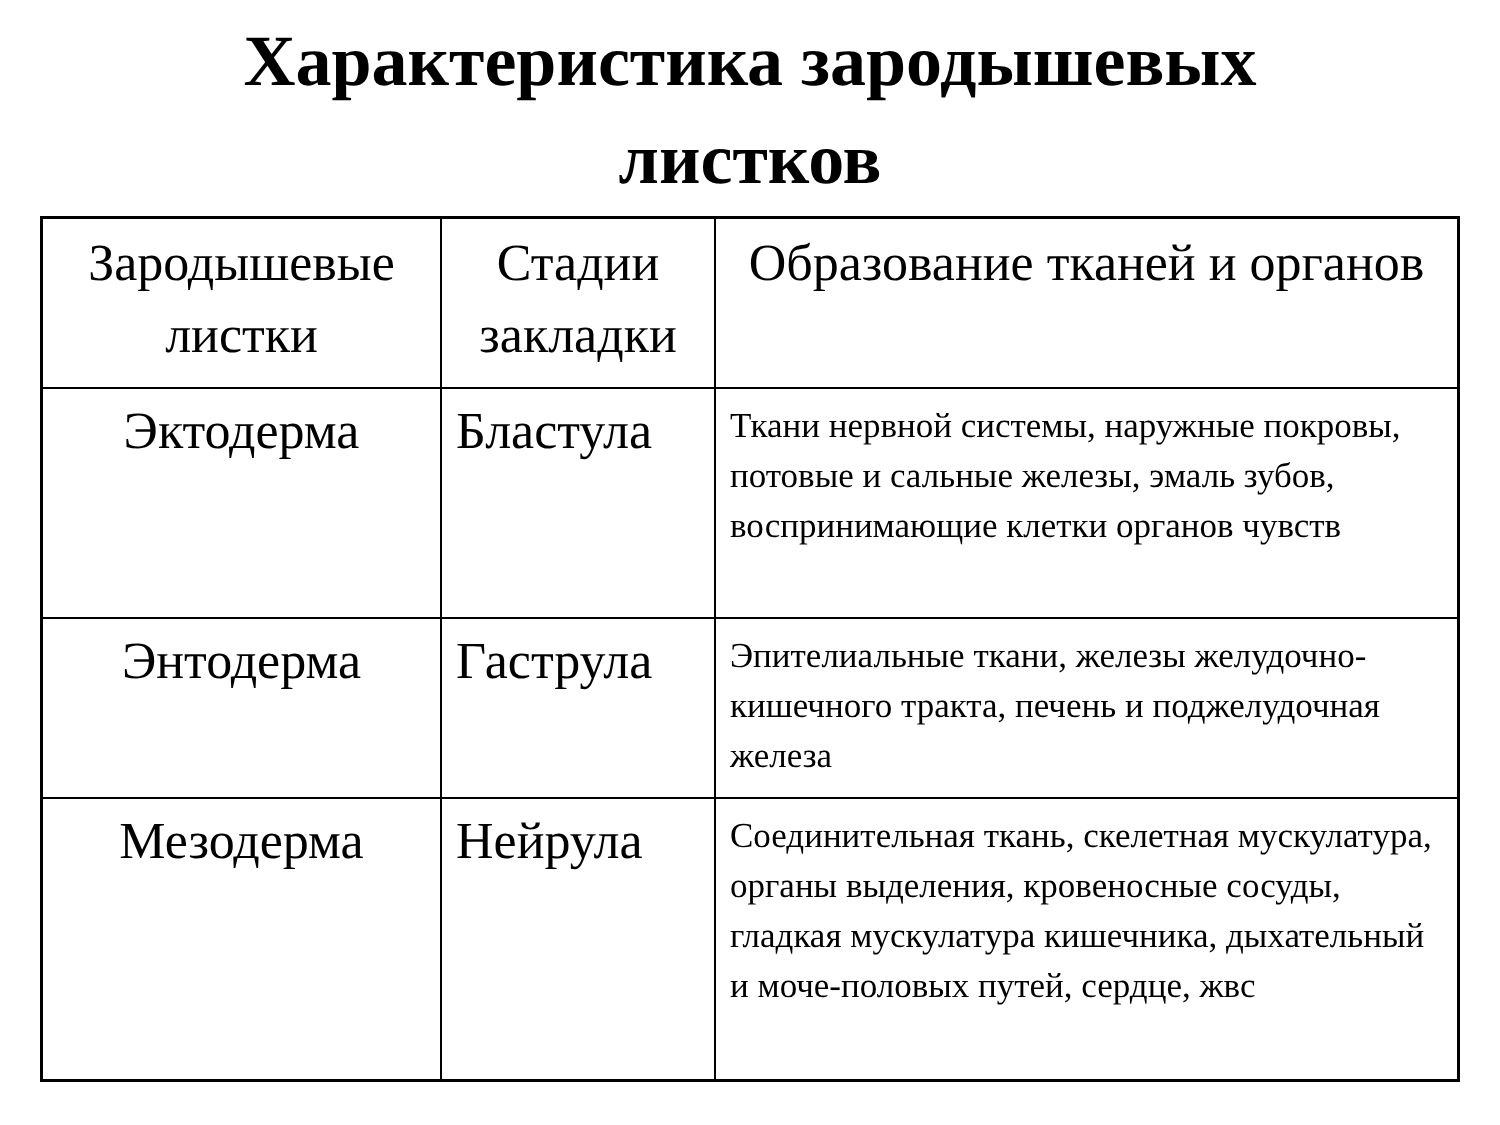Характеристика зародышевых
листков
| Зародышевые листки | Стадии закладки | Образование тканей и органов |
| --- | --- | --- |
| Эктодерма | Бластула | Ткани нервной системы, наружные покровы, потовые и сальные железы, эмаль зубов, воспринимающие клетки органов чувств |
| Энтодерма | Гаструла | Эпителиальные ткани, железы желудочно-кишечного тракта, печень и поджелудочная железа |
| Мезодерма | Нейрула | Соединительная ткань, скелетная мускулатура, органы выделения, кровеносные сосуды, гладкая мускулатура кишечника, дыхательный и моче-половых путей, сердце, жвс |